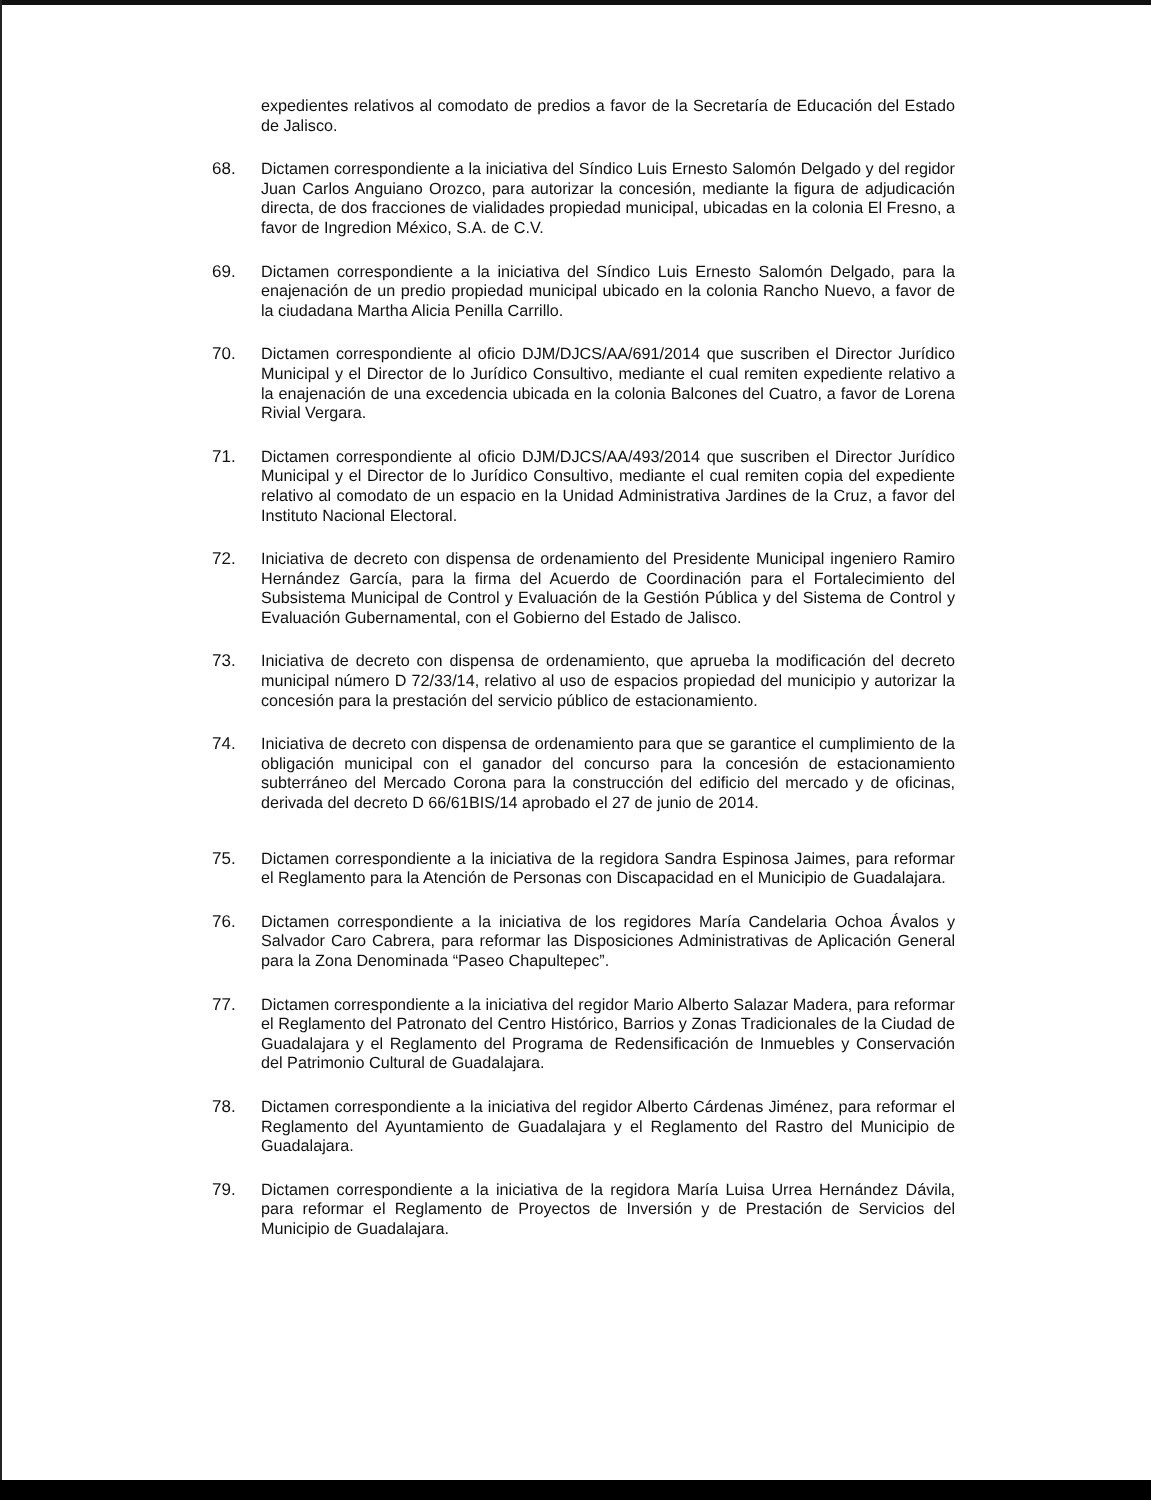expedientes relativos al comodato de predios a favor de la Secretaría de Educación del Estado de Jalisco.
68. Dictamen correspondiente a la iniciativa del Síndico Luis Ernesto Salomón Delgado y del regidor Juan Carlos Anguiano Orozco, para autorizar la concesión, mediante la figura de adjudicación directa, de dos fracciones de vialidades propiedad municipal, ubicadas en la colonia El Fresno, a favor de Ingredion México, S.A. de C.V.
69. Dictamen correspondiente a la iniciativa del Síndico Luis Ernesto Salomón Delgado, para la enajenación de un predio propiedad municipal ubicado en la colonia Rancho Nuevo, a favor de la ciudadana Martha Alicia Penilla Carrillo.
70. Dictamen correspondiente al oficio DJM/DJCS/AA/691/2014 que suscriben el Director Jurídico Municipal y el Director de lo Jurídico Consultivo, mediante el cual remiten expediente relativo a la enajenación de una excedencia ubicada en la colonia Balcones del Cuatro, a favor de Lorena Rivial Vergara.
71. Dictamen correspondiente al oficio DJM/DJCS/AA/493/2014 que suscriben el Director Jurídico Municipal y el Director de lo Jurídico Consultivo, mediante el cual remiten copia del expediente relativo al comodato de un espacio en la Unidad Administrativa Jardines de la Cruz, a favor del Instituto Nacional Electoral.
72. Iniciativa de decreto con dispensa de ordenamiento del Presidente Municipal ingeniero Ramiro Hernández García, para la firma del Acuerdo de Coordinación para el Fortalecimiento del Subsistema Municipal de Control y Evaluación de la Gestión Pública y del Sistema de Control y Evaluación Gubernamental, con el Gobierno del Estado de Jalisco.
73. Iniciativa de decreto con dispensa de ordenamiento, que aprueba la modificación del decreto municipal número D 72/33/14, relativo al uso de espacios propiedad del municipio y autorizar la concesión para la prestación del servicio público de estacionamiento.
74. Iniciativa de decreto con dispensa de ordenamiento para que se garantice el cumplimiento de la obligación municipal con el ganador del concurso para la concesión de estacionamiento subterráneo del Mercado Corona para la construcción del edificio del mercado y de oficinas, derivada del decreto D 66/61BIS/14 aprobado el 27 de junio de 2014.
75. Dictamen correspondiente a la iniciativa de la regidora Sandra Espinosa Jaimes, para reformar el Reglamento para la Atención de Personas con Discapacidad en el Municipio de Guadalajara.
76. Dictamen correspondiente a la iniciativa de los regidores María Candelaria Ochoa Ávalos y Salvador Caro Cabrera, para reformar las Disposiciones Administrativas de Aplicación General para la Zona Denominada “Paseo Chapultepec”.
77. Dictamen correspondiente a la iniciativa del regidor Mario Alberto Salazar Madera, para reformar el Reglamento del Patronato del Centro Histórico, Barrios y Zonas Tradicionales de la Ciudad de Guadalajara y el Reglamento del Programa de Redensificación de Inmuebles y Conservación del Patrimonio Cultural de Guadalajara.
78. Dictamen correspondiente a la iniciativa del regidor Alberto Cárdenas Jiménez, para reformar el Reglamento del Ayuntamiento de Guadalajara y el Reglamento del Rastro del Municipio de Guadalajara.
79. Dictamen correspondiente a la iniciativa de la regidora María Luisa Urrea Hernández Dávila, para reformar el Reglamento de Proyectos de Inversión y de Prestación de Servicios del Municipio de Guadalajara.